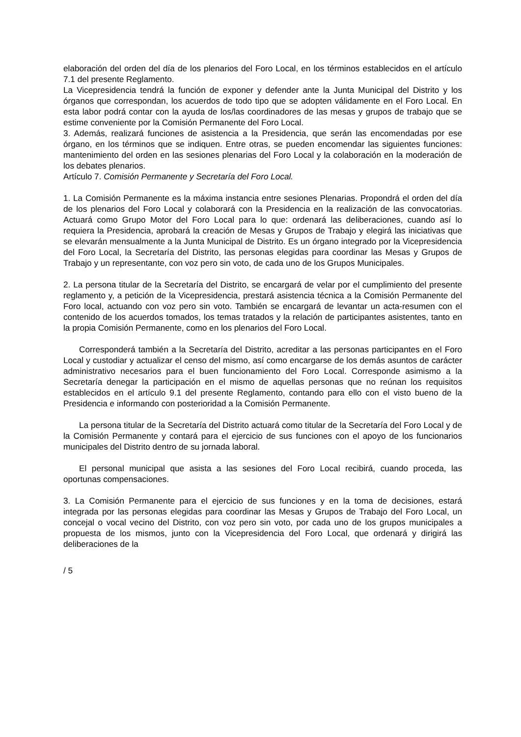elaboración del orden del día de los plenarios del Foro Local, en los términos establecidos en el artículo 7.1 del presente Reglamento.
La Vicepresidencia tendrá la función de exponer y defender ante la Junta Municipal del Distrito y los órganos que correspondan, los acuerdos de todo tipo que se adopten válidamente en el Foro Local. En esta labor podrá contar con la ayuda de los/las coordinadores de las mesas y grupos de trabajo que se estime conveniente por la Comisión Permanente del Foro Local.
3. Además, realizará funciones de asistencia a la Presidencia, que serán las encomendadas por ese órgano, en los términos que se indiquen. Entre otras, se pueden encomendar las siguientes funciones: mantenimiento del orden en las sesiones plenarias del Foro Local y la colaboración en la moderación de los debates plenarios.
Artículo 7. Comisión Permanente y Secretaría del Foro Local.
1. La Comisión Permanente es la máxima instancia entre sesiones Plenarias. Propondrá el orden del día de los plenarios del Foro Local y colaborará con la Presidencia en la realización de las convocatorias. Actuará como Grupo Motor del Foro Local para lo que: ordenará las deliberaciones, cuando así lo requiera la Presidencia, aprobará la creación de Mesas y Grupos de Trabajo y elegirá las iniciativas que se elevarán mensualmente a la Junta Municipal de Distrito. Es un órgano integrado por la Vicepresidencia del Foro Local, la Secretaría del Distrito, las personas elegidas para coordinar las Mesas y Grupos de Trabajo y un representante, con voz pero sin voto, de cada uno de los Grupos Municipales.
2. La persona titular de la Secretaría del Distrito, se encargará de velar por el cumplimiento del presente reglamento y, a petición de la Vicepresidencia, prestará asistencia técnica a la Comisión Permanente del Foro local, actuando con voz pero sin voto. También se encargará de levantar un acta-resumen con el contenido de los acuerdos tomados, los temas tratados y la relación de participantes asistentes, tanto en la propia Comisión Permanente, como en los plenarios del Foro Local.
Corresponderá también a la Secretaría del Distrito, acreditar a las personas participantes en el Foro Local y custodiar y actualizar el censo del mismo, así como encargarse de los demás asuntos de carácter administrativo necesarios para el buen funcionamiento del Foro Local. Corresponde asimismo a la Secretaría denegar la participación en el mismo de aquellas personas que no reúnan los requisitos establecidos en el artículo 9.1 del presente Reglamento, contando para ello con el visto bueno de la Presidencia e informando con posterioridad a la Comisión Permanente.
La persona titular de la Secretaría del Distrito actuará como titular de la Secretaría del Foro Local y de la Comisión Permanente y contará para el ejercicio de sus funciones con el apoyo de los funcionarios municipales del Distrito dentro de su jornada laboral.
El personal municipal que asista a las sesiones del Foro Local recibirá, cuando proceda, las oportunas compensaciones.
3. La Comisión Permanente para el ejercicio de sus funciones y en la toma de decisiones, estará integrada por las personas elegidas para coordinar las Mesas y Grupos de Trabajo del Foro Local, un concejal o vocal vecino del Distrito, con voz pero sin voto, por cada uno de los grupos municipales a propuesta de los mismos, junto con la Vicepresidencia del Foro Local, que ordenará y dirigirá las deliberaciones de la
/ 5